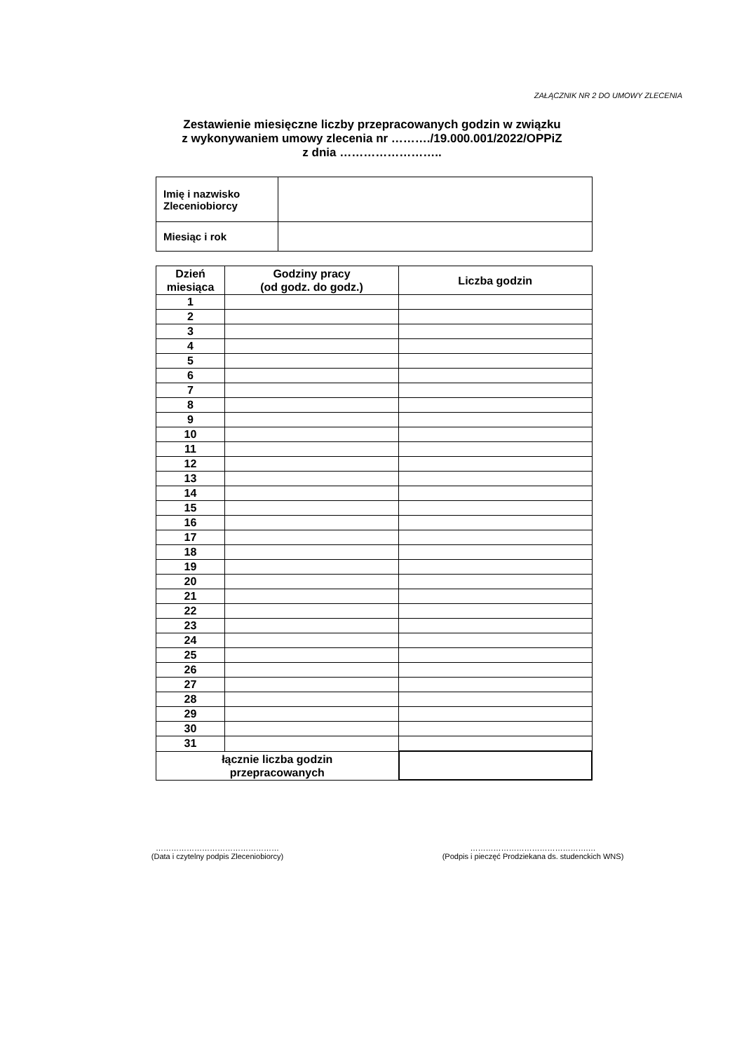ZAŁĄCZNIK NR 2 DO UMOWY ZLECENIA
Zestawienie miesięczne liczby przepracowanych godzin w związku
z wykonywaniem umowy zlecenia nr ………./19.000.001/2022/OPPiZ
z dnia ……………………..
| Imię i nazwisko Zleceniobiorcy | |
| Miesiąc i rok | |
| Dzień miesiąca | Godziny pracy (od godz. do godz.) | Liczba godzin |
| --- | --- | --- |
| 1 | | |
| 2 | | |
| 3 | | |
| 4 | | |
| 5 | | |
| 6 | | |
| 7 | | |
| 8 | | |
| 9 | | |
| 10 | | |
| 11 | | |
| 12 | | |
| 13 | | |
| 14 | | |
| 15 | | |
| 16 | | |
| 17 | | |
| 18 | | |
| 19 | | |
| 20 | | |
| 21 | | |
| 22 | | |
| 23 | | |
| 24 | | |
| 25 | | |
| 26 | | |
| 27 | | |
| 28 | | |
| 29 | | |
| 30 | | |
| 31 | | |
| łącznie liczba godzin przepracowanych | | |
…………………………………………
(Data i czytelny podpis Zleceniobiorcy)
……………………………………….…
(Podpis i pieczęć Prodziekana ds. studenckich WNS)